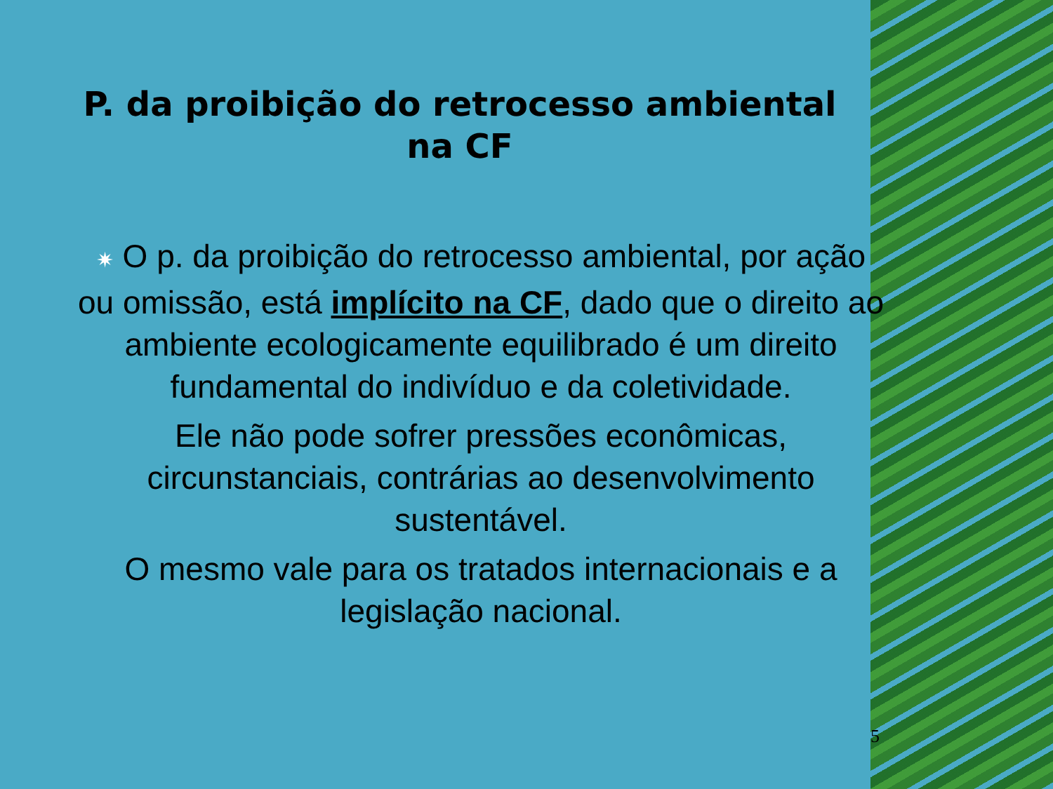P. da proibição do retrocesso ambiental na CF
✷ O p. da proibição do retrocesso ambiental, por ação ou omissão, está implícito na CF, dado que o direito ao ambiente ecologicamente equilibrado é um direito fundamental do indivíduo e da coletividade.
Ele não pode sofrer pressões econômicas, circunstanciais, contrárias ao desenvolvimento sustentável.
O mesmo vale para os tratados internacionais e a legislação nacional.
5